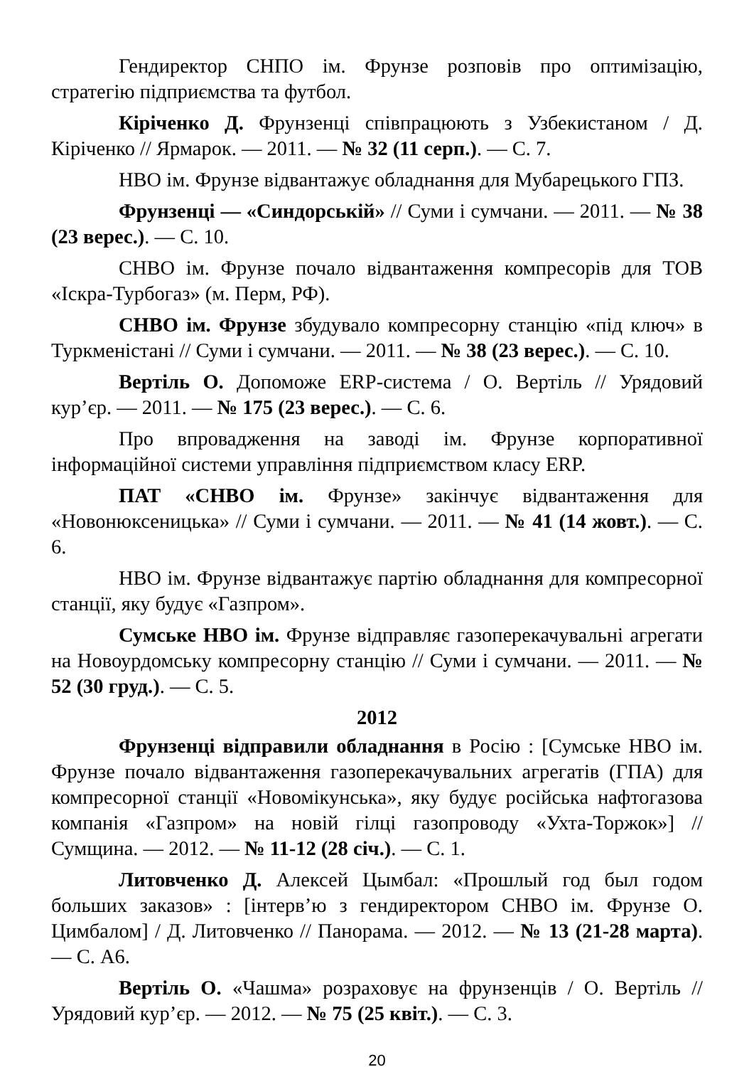Гендиректор СНПО ім. Фрунзе розповів про оптимізацію, стратегію підприємства та футбол.
Кіріченко Д. Фрунзенці співпрацюють з Узбекистаном / Д. Кіріченко // Ярмарок. — 2011. — № 32 (11 серп.). — С. 7.
НВО ім. Фрунзе відвантажує обладнання для Мубарецького ГПЗ.
Фрунзенці — «Синдорській» // Суми і сумчани. — 2011. — № 38 (23 верес.). — С. 10.
СНВО ім. Фрунзе почало відвантаження компресорів для ТОВ «Іскра-Турбогаз» (м. Перм, РФ).
СНВО ім. Фрунзе збудувало компресорну станцію «під ключ» в Туркменістані // Суми і сумчани. — 2011. — № 38 (23 верес.). — С. 10.
Вертіль О. Допоможе ERP-система / О. Вертіль // Урядовий кур’єр. — 2011. — № 175 (23 верес.). — С. 6.
Про впровадження на заводі ім. Фрунзе корпоративної інформаційної системи управління підприємством класу ERP.
ПАТ «СНВО ім. Фрунзе» закінчує відвантаження для «Новонюксеницька» // Суми і сумчани. — 2011. — № 41 (14 жовт.). — С. 6.
НВО ім. Фрунзе відвантажує партію обладнання для компресорної станції, яку будує «Газпром».
Сумське НВО ім. Фрунзе відправляє газоперекачувальні агрегати на Новоурдомську компресорну станцію // Суми і сумчани. — 2011. — № 52 (30 груд.). — С. 5.
2012
Фрунзенці відправили обладнання в Росію : [Сумське НВО ім. Фрунзе почало відвантаження газоперекачувальних агрегатів (ГПА) для компресорної станції «Новомікунська», яку будує російська нафтогазова компанія «Газпром» на новій гілці газопроводу «Ухта-Торжок»] // Сумщина. — 2012. — № 11-12 (28 січ.). — С. 1.
Литовченко Д. Алексей Цымбал: «Прошлый год был годом больших заказов» : [інтерв’ю з гендиректором СНВО ім. Фрунзе О. Цимбалом] / Д. Литовченко // Панорама. — 2012. — № 13 (21-28 марта). — С. А6.
Вертіль О. «Чашма» розраховує на фрунзенців / О. Вертіль // Урядовий кур’єр. — 2012. — № 75 (25 квіт.). — С. 3.
20